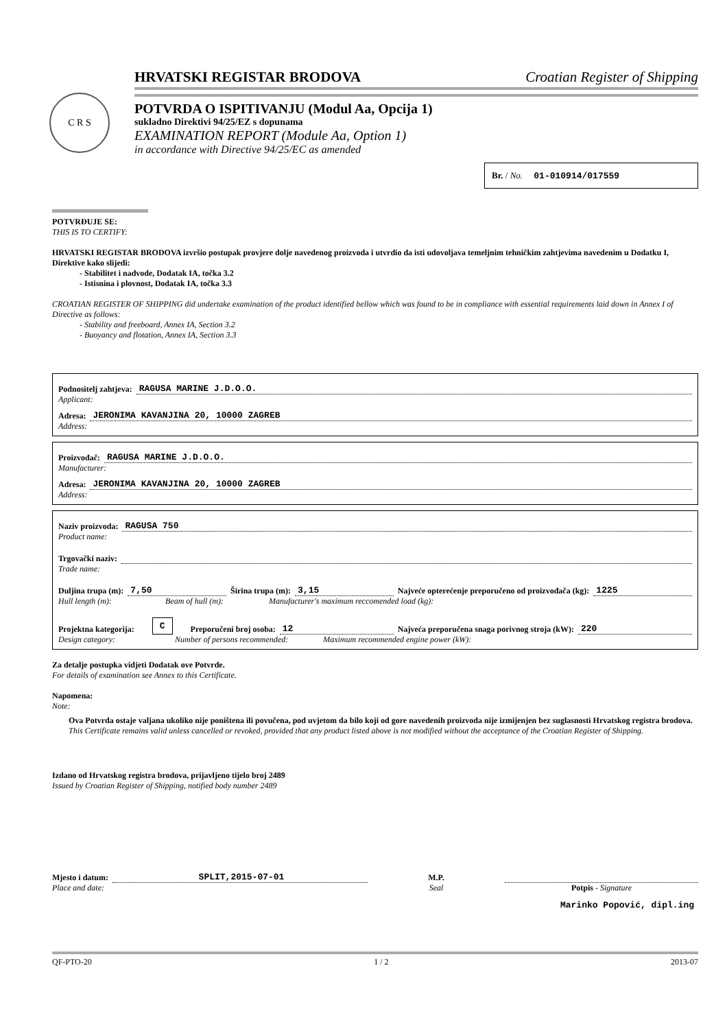C R S
HRVATSKI REGISTAR BRODOVA Croatian Register of Shipping
POTVRDA O ISPITIVANJU (Modul Aa, Opcija 1)
sukladno Direktivi 94/25/EZ s dopunama
EXAMINATION REPORT (Module Aa, Option 1)
in accordance with Directive 94/25/EC as amended
Br. / No. 01-010914/017559
POTVRĐUJE SE:
THIS IS TO CERTIFY:
HRVATSKI REGISTAR BRODOVA izvršio postupak provjere dolje navedenog proizvoda i utvrdio da isti udovoljava temeljnim tehničkim zahtjevima navedenim u Dodatku I, Direktive kako slijedi:
- Stabilitet i nadvode, Dodatak IA, točka 3.2
- Istisnina i plovnost, Dodatak IA, točka 3.3
CROATIAN REGISTER OF SHIPPING did undertake examination of the product identified bellow which was found to be in compliance with essential requirements laid down in Annex I of Directive as follows:
- Stability and freeboard, Annex IA, Section 3.2
- Buoyancy and flotation, Annex IA, Section 3.3
Podnositelj zahtjeva: RAGUSA MARINE J.D.O.O.
Applicant:
Adresa: JERONIMA KAVANJINA 20, 10000 ZAGREB
Address:
Proizvođač: RAGUSA MARINE J.D.O.O.
Manufacturer:
Adresa: JERONIMA KAVANJINA 20, 10000 ZAGREB
Address:
Naziv proizvoda: RAGUSA 750
Product name:
Trgovački naziv:
Trade name:
Duljina trupa (m): 7,50 Širina trupa (m): 3,15 Najveće opterećenje preporučeno od proizvođača (kg): 1225
Hull length (m): Beam of hull (m): Manufacturer's maximum reccomended load (kg):
Projektna kategorija: C Preporučeni broj osoba: 12 Najveća preporučena snaga porivnog stroja (kW): 220
Design category: Number of persons recommended: Maximum recommended engine power (kW):
Za detalje postupka vidjeti Dodatak ove Potvrde.
For details of examination see Annex to this Certificate.
Napomena:
Note:
Ova Potvrda ostaje valjana ukoliko nije poništena ili povučena, pod uvjetom da bilo koji od gore navedenih proizvoda nije izmijenjen bez suglasnosti Hrvatskog registra brodova.
This Certificate remains valid unless cancelled or revoked, provided that any product listed above is not modified without the acceptance of the Croatian Register of Shipping.
Izdano od Hrvatskog registra brodova, prijavljeno tijelo broj 2489
Issued by Croatian Register of Shipping, notified body number 2489
Mjesto i datum: SPLIT,2015-07-01
Place and date:
M.P.
Seal
Potpis - Signature
Marinko Popović, dipl.ing
QF-PTO-20 1 / 2 2013-07